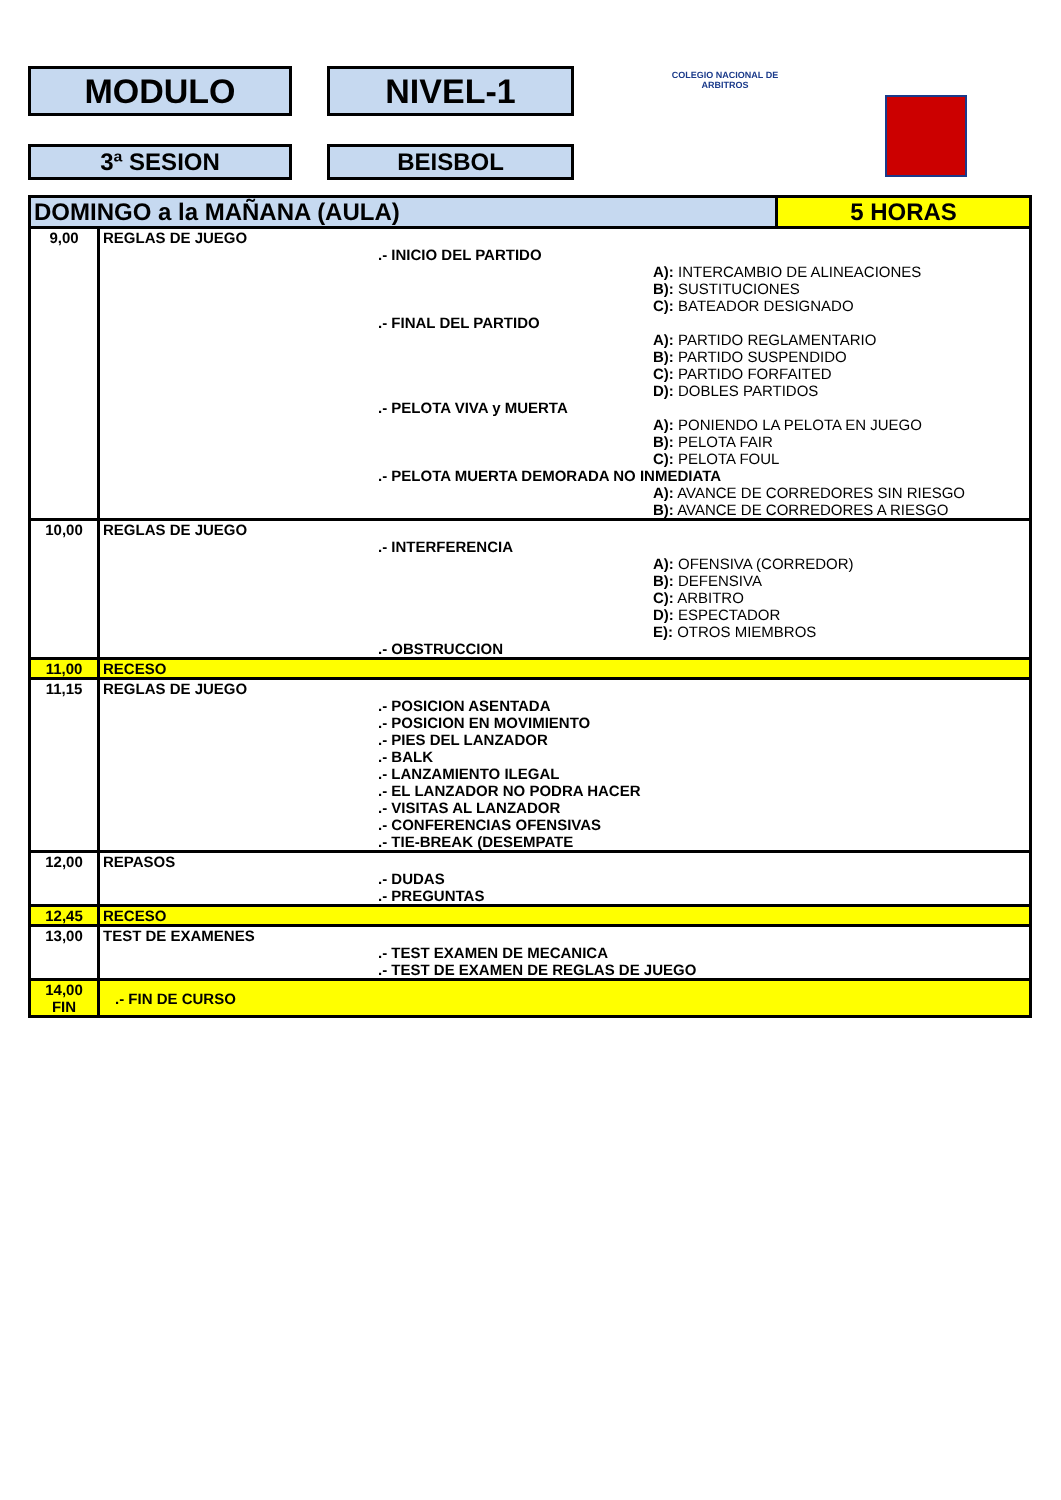MODULO NIVEL-1
3ª SESION BEISBOL
COLEGIO NACIONAL DE ARBITROS
| DOMINGO a la MAÑANA (AULA) | | 5 HORAS |
| 9,00 | REGLAS DE JUEGO .- INICIO DEL PARTIDO A): INTERCAMBIO DE ALINEACIONES B): SUSTITUCIONES C): BATEADOR DESIGNADO .- FINAL DEL PARTIDO A): PARTIDO REGLAMENTARIO B): PARTIDO SUSPENDIDO C): PARTIDO FORFAITED D): DOBLES PARTIDOS .- PELOTA VIVA y MUERTA A): PONIENDO LA PELOTA EN JUEGO B): PELOTA FAIR C): PELOTA FOUL .- PELOTA MUERTA DEMORADA NO INMEDIATA A): AVANCE DE CORREDORES SIN RIESGO B): AVANCE DE CORREDORES A RIESGO | |
| 10,00 | REGLAS DE JUEGO .- INTERFERENCIA A): OFENSIVA (CORREDOR) B): DEFENSIVA C): ARBITRO D): ESPECTADOR E): OTROS MIEMBROS .- OBSTRUCCION | |
| 11,00 | RECESO | |
| 11,15 | REGLAS DE JUEGO .- POSICION ASENTADA .- POSICION EN MOVIMIENTO .- PIES DEL LANZADOR .- BALK .- LANZAMIENTO ILEGAL .- EL LANZADOR NO PODRA HACER .- VISITAS AL LANZADOR .- CONFERENCIAS OFENSIVAS .- TIE-BREAK (DESEMPATE | |
| 12,00 | REPASOS .- DUDAS .- PREGUNTAS | |
| 12,45 | RECESO | |
| 13,00 | TEST DE EXAMENES .- TEST EXAMEN DE MECANICA .- TEST DE EXAMEN DE REGLAS DE JUEGO | |
| 14,00 FIN | .- FIN DE CURSO | |